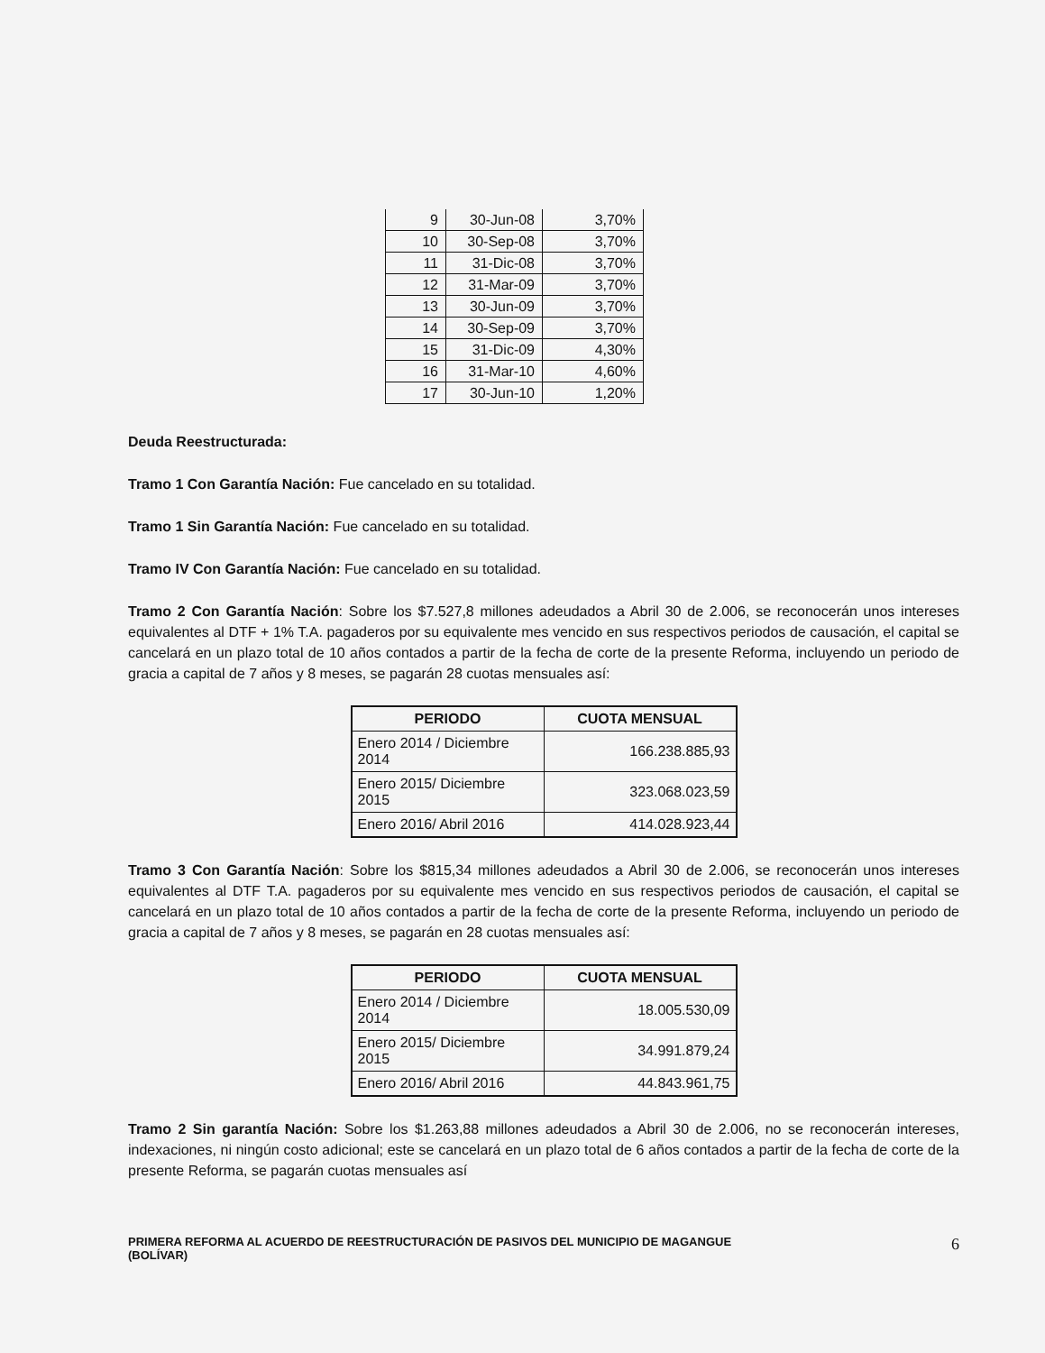| 9 | 30-Jun-08 | 3,70% |
| 10 | 30-Sep-08 | 3,70% |
| 11 | 31-Dic-08 | 3,70% |
| 12 | 31-Mar-09 | 3,70% |
| 13 | 30-Jun-09 | 3,70% |
| 14 | 30-Sep-09 | 3,70% |
| 15 | 31-Dic-09 | 4,30% |
| 16 | 31-Mar-10 | 4,60% |
| 17 | 30-Jun-10 | 1,20% |
Deuda Reestructurada:
Tramo 1 Con Garantía Nación: Fue cancelado en su totalidad.
Tramo 1 Sin Garantía Nación: Fue cancelado en su totalidad.
Tramo IV Con Garantía Nación: Fue cancelado en su totalidad.
Tramo 2 Con Garantía Nación: Sobre los $7.527,8 millones adeudados a Abril 30 de 2.006, se reconocerán unos intereses equivalentes al DTF + 1% T.A. pagaderos por su equivalente mes vencido en sus respectivos periodos de causación, el capital se cancelará en un plazo total de 10 años contados a partir de la fecha de corte de la presente Reforma, incluyendo un periodo de gracia a capital de 7 años y 8 meses, se pagarán 28 cuotas mensuales así:
| PERIODO | CUOTA MENSUAL |
| --- | --- |
| Enero 2014 / Diciembre 2014 | 166.238.885,93 |
| Enero 2015/ Diciembre 2015 | 323.068.023,59 |
| Enero 2016/ Abril 2016 | 414.028.923,44 |
Tramo 3 Con Garantía Nación: Sobre los $815,34 millones adeudados a Abril 30 de 2.006, se reconocerán unos intereses equivalentes al DTF T.A. pagaderos por su equivalente mes vencido en sus respectivos periodos de causación, el capital se cancelará en un plazo total de 10 años contados a partir de la fecha de corte de la presente Reforma, incluyendo un periodo de gracia a capital de 7 años y 8 meses, se pagarán en 28 cuotas mensuales así:
| PERIODO | CUOTA MENSUAL |
| --- | --- |
| Enero 2014 / Diciembre 2014 | 18.005.530,09 |
| Enero 2015/ Diciembre 2015 | 34.991.879,24 |
| Enero 2016/ Abril 2016 | 44.843.961,75 |
Tramo 2 Sin garantía Nación: Sobre los $1.263,88 millones adeudados a Abril 30 de 2.006, no se reconocerán intereses, indexaciones, ni ningún costo adicional; este se cancelará en un plazo total de 6 años contados a partir de la fecha de corte de la presente Reforma, se pagarán cuotas mensuales así
PRIMERA REFORMA AL ACUERDO DE REESTRUCTURACIÓN DE PASIVOS DEL MUNICIPIO DE MAGANGUE
(BOLÍVAR) 6